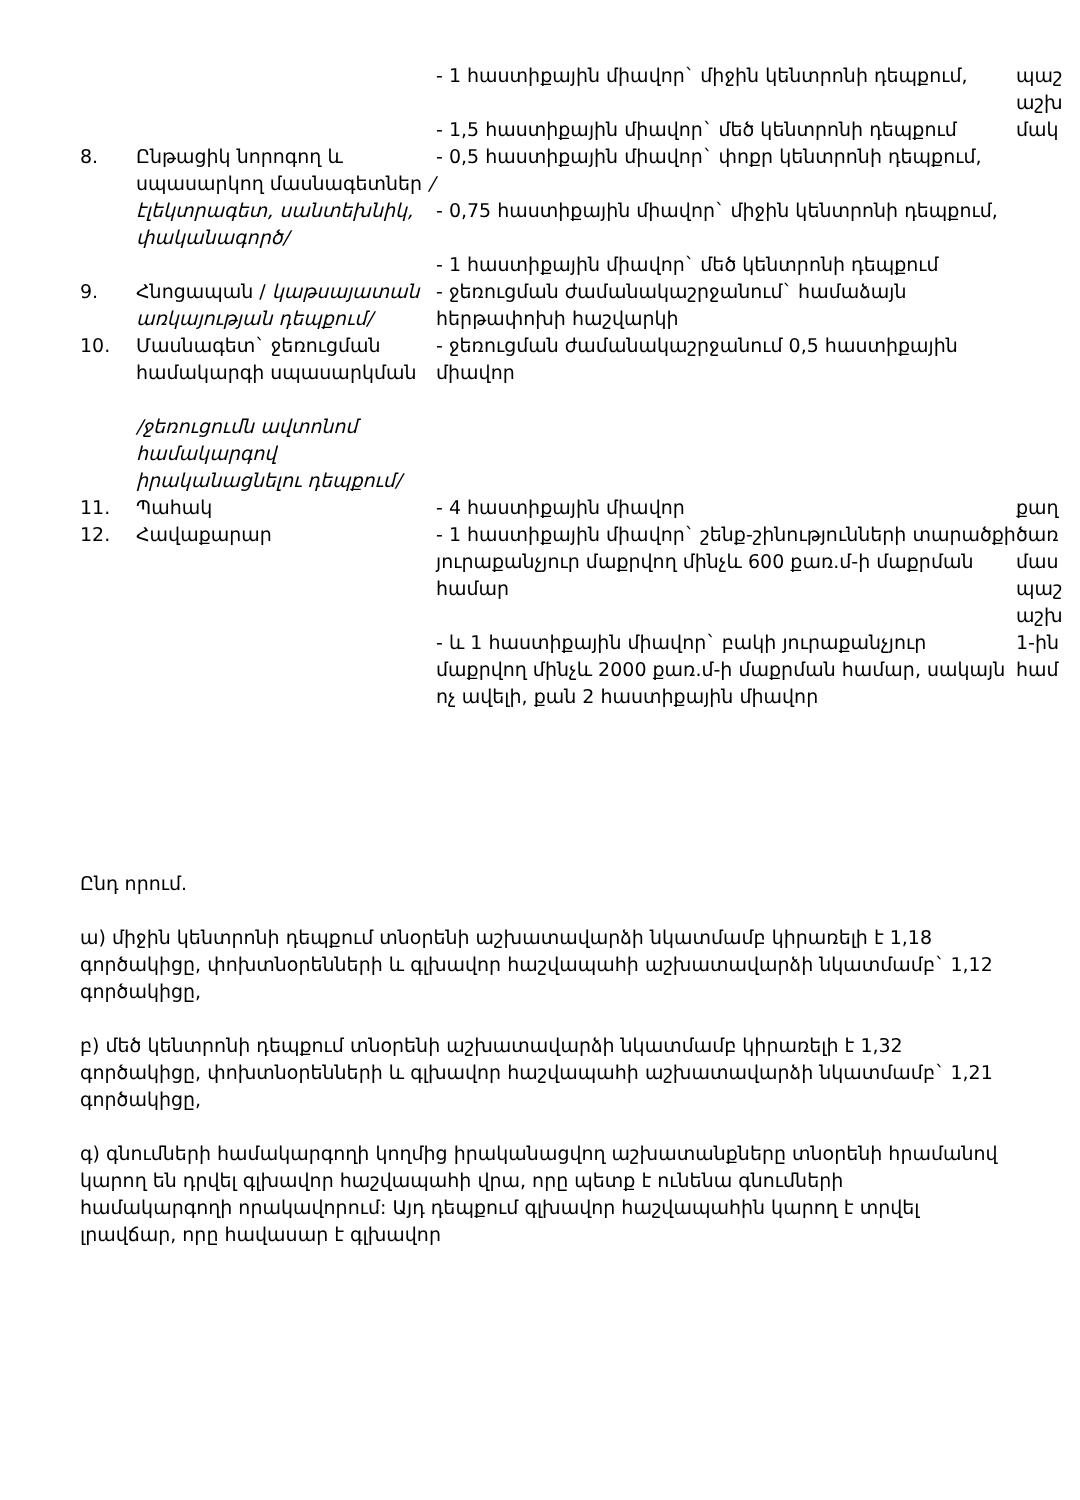| | | - 1 հաստիքային միավոր` միջին կենտրոնի դեպքում, - 1,5 հաստիքային միավոր` մեծ կենտրոնի դեպքում | պաշ աշխ մակ |
| 8. | Ընթացիկ նորոգող և սպասարկող մասնագետներ /էլեկտրագետ, սանտեխնիկ, փականագործ/ | - 0,5 հաստիքային միավոր` փոքր կենտրոնի դեպքում, - 0,75 հաստիքային միավոր` միջին կենտրոնի դեպքում, - 1 հաստիքային միավոր` մեծ կենտրոնի դեպքում | |
| 9. | Հնոցապան / կաթսայատան առկայության դեպքում/ | - ջեռուցման ժամանակաշրջանում` համաձայն հերթափոխի հաշվարկի | |
| 10. | Մասնագետ` ջեռուցման համակարգի սպասարկման /ջեռուցումն ավտոնոմ համակարգով իրականացնելու դեպքում/ | - ջեռուցման ժամանակաշրջանում 0,5 հաստիքային միավոր | |
| 11. | Պահակ | - 4 հաստիքային միավոր | քաղ |
| 12. | Հավաքարար | - 1 հաստիքային միավոր` շենք-շինությունների տարածքի յուրաքանչյուր մաքրվող մինչև 600 քառ.մ-ի մաքրման համար - և 1 հաստիքային միավոր` բակի յուրաքանչյուր մաքրվող մինչև 2000 քառ.մ-ի մաքրման համար, սակայն ոչ ավելի, քան 2 հաստիքային միավոր | ծառ մաս պաշ աշխ 1-ին համ |
Ընդ որում.
ա) միջին կենտրոնի դեպքում տնօրենի աշխատավարձի նկատմամբ կիրառելի է 1,18 գործակիցը, փոխտնօրենների և գլխավոր հաշվապահի աշխատավարձի նկատմամբ` 1,12 գործակիցը,
բ) մեծ կենտրոնի դեպքում տնօրենի աշխատավարձի նկատմամբ կիրառելի է 1,32 գործակիցը, փոխտնօրենների և գլխավոր հաշվապահի աշխատավարձի նկատմամբ` 1,21 գործակիցը,
գ) գնումների համակարգողի կողմից իրականացվող աշխատանքները տնօրենի հրամանով կարող են դրվել գլխավոր հաշվապահի վրա, որը պետք է ունենա գնումների համակարգողի որակավորում: Այդ դեպքում գլխավոր հաշվապահին կարող է տրվել լրավճար, որը հավասար է գլխավոր